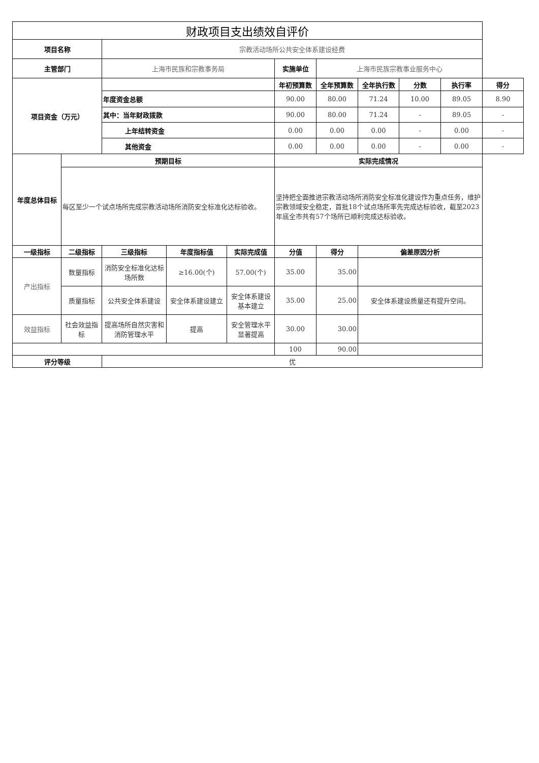| 财政项目支出绩效自评价 | | | | | | | | | | |
| 项目名称 | | 宗教活动场所公共安全体系建设经费 | | | | | | | | |
| 主管部门 | | 上海市民族和宗教事务局 | | | 实施单位 | 上海市民族宗教事业服务中心 | | | | |
| 项目资金（万元） | | | | | 年初预算数 | 全年预算数 | 全年执行数 | 分数 | 执行率 | 得分 |
| | | 年度资金总额 | | | 90.00 | 80.00 | 71.24 | 10.00 | 89.05 | 8.90 |
| | | 其中：当年财政拨款 | | | 90.00 | 80.00 | 71.24 | - | 89.05 | - |
| | | 上年结转资金 | | | 0.00 | 0.00 | 0.00 | - | 0.00 | - |
| | | 其他资金 | | | 0.00 | 0.00 | 0.00 | - | 0.00 | - |
| 年度总体目标 | 预期目标 | | | | 实际完成情况 | | | | | |
| | 每区至少一个试点场所完成宗教活动场所消防安全标准化达标验收。 | | | | 坚持把全面推进宗教活动场所消防安全标准化建设作为重点任务，维护宗教领域安全稳定，首批18个试点场所率先完成达标验收，截至2023年底全市共有57个场所已顺利完成达标验收。 | | | | | |
| 一级指标 | 二级指标 | 三级指标 | 年度指标值 | 实际完成值 | 分值 | 得分 | 偏差原因分析 | | | |
| 产出指标 | 数量指标 | 消防安全标准化达标场所数 | ≥16.00(个) | 57.00(个) | 35.00 | 35.00 | | | | |
| | 质量指标 | 公共安全体系建设 | 安全体系建设建立 | 安全体系建设基本建立 | 35.00 | 25.00 | 安全体系建设质量还有提升空间。 | | | |
| 效益指标 | 社会效益指标 | 提高场所自然灾害和消防管理水平 | 提高 | 安全管理水平显著提高 | 30.00 | 30.00 | | | | |
| | | | | | 100 | 90.00 | | | | |
| 评分等级 | | 优 | | | | | | | | |